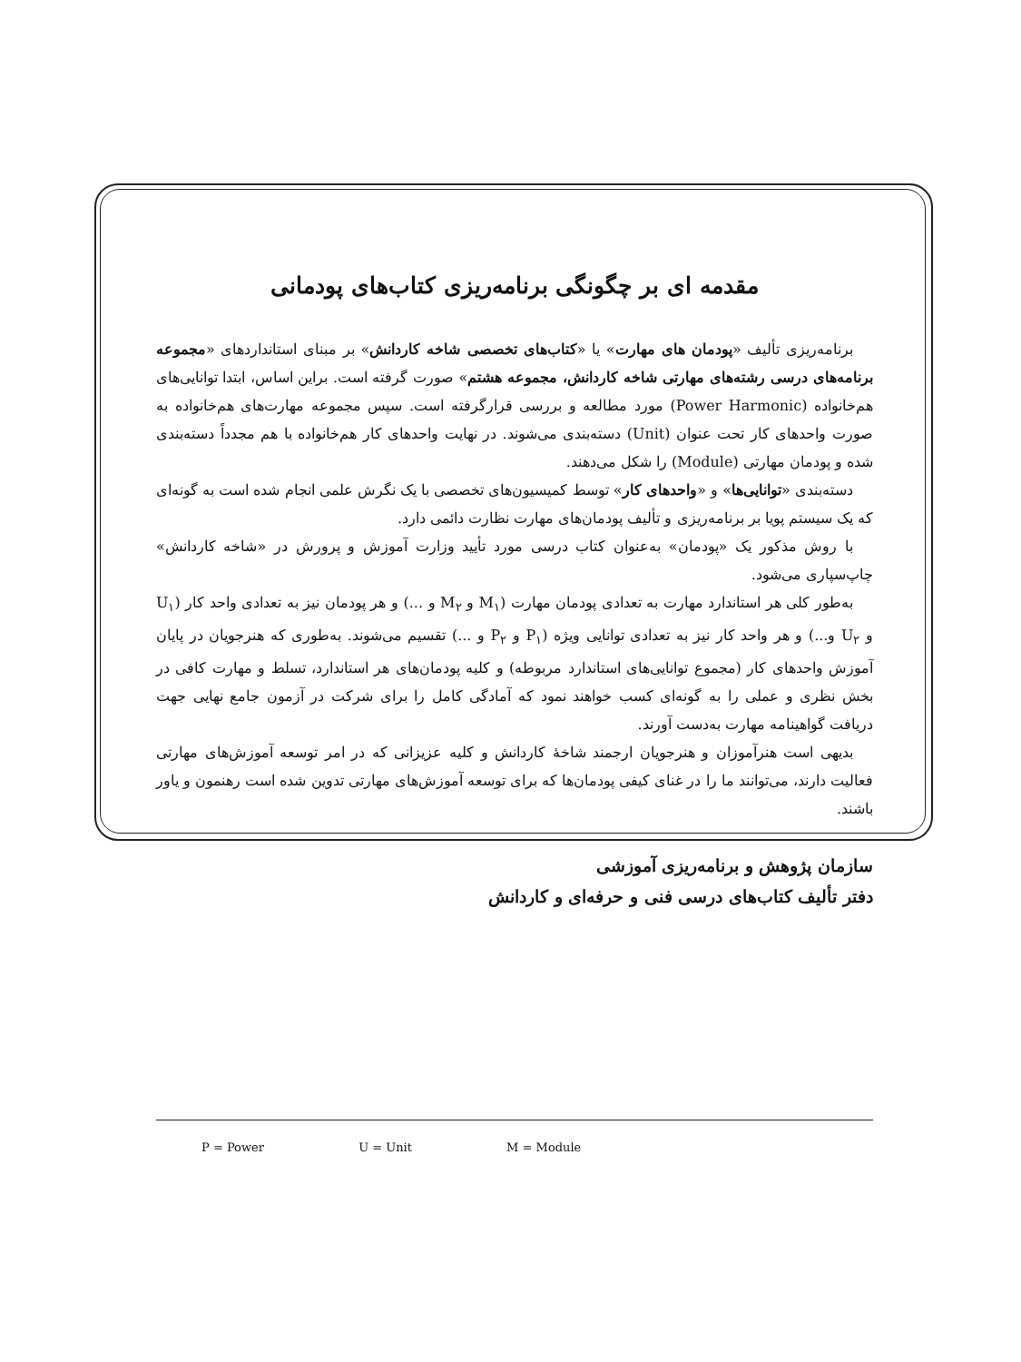مقدمه ای بر چگونگی برنامه‌ریزی کتاب‌های پودمانی
برنامه‌ریزی تألیف «پودمان های مهارت» یا «کتاب‌های تخصصی شاخه کاردانش» بر مبنای استانداردهای «مجموعه برنامه‌های درسی رشته‌های مهارتی شاخه کاردانش، مجموعه هشتم» صورت گرفته است. براین اساس، ابتدا توانایی‌های هم‌خانواده (Power Harmonic) مورد مطالعه و بررسی قرارگرفته است. سپس مجموعه مهارت‌های هم‌خانواده به صورت واحدهای کار تحت عنوان (Unit) دسته‌بندی می‌شوند. در نهایت واحدهای کار هم‌خانواده با هم مجدداً دسته‌بندی شده و پودمان مهارتی (Module) را شکل می‌دهند.
دسته‌بندی «توانایی‌ها» و «واحدهای کار» توسط کمیسیون‌های تخصصی با یک نگرش علمی انجام شده است به گونه‌ای که یک سیستم پویا بر برنامه‌ریزی و تألیف پودمان‌های مهارت نظارت دائمی دارد.
با روش مذکور یک «پودمان» به‌عنوان کتاب درسی مورد تأیید وزارت آموزش و پرورش در «شاخه کاردانش» چاپ‌سپاری می‌شود.
به‌طور کلی هر استاندارد مهارت به تعدادی پودمان مهارت (M<sub>۱</sub> و M<sub>۲</sub> و ...) و هر پودمان نیز به تعدادی واحد کار (U<sub>۱</sub> و U<sub>۲</sub> و...) و هر واحد کار نیز به تعدادی توانایی ویژه (P<sub>۱</sub> و P<sub>۲</sub> و ...) تقسیم می‌شوند. به‌طوری که هنرجویان در پایان آموزش واحدهای کار (مجموع توانایی‌های استاندارد مربوطه) و کلیه پودمان‌های هر استاندارد، تسلط و مهارت کافی در بخش نظری و عملی را به گونه‌ای کسب خواهند نمود که آمادگی کامل را برای شرکت در آزمون جامع نهایی جهت دریافت گواهینامه مهارت به‌دست آورند.
بدیهی است هنرآموزان و هنرجویان ارجمند شاخهٔ کاردانش و کلیه عزیزانی که در امر توسعه آموزش‌های مهارتی فعالیت دارند، می‌توانند ما را در غنای کیفی پودمان‌ها که برای توسعه آموزش‌های مهارتی تدوین شده است رهنمون و یاور باشند.
سازمان پژوهش و برنامه‌ریزی آموزشی
دفتر تألیف کتاب‌های درسی فنی و حرفه‌ای و کاردانش
P = Power U = Unit M = Module